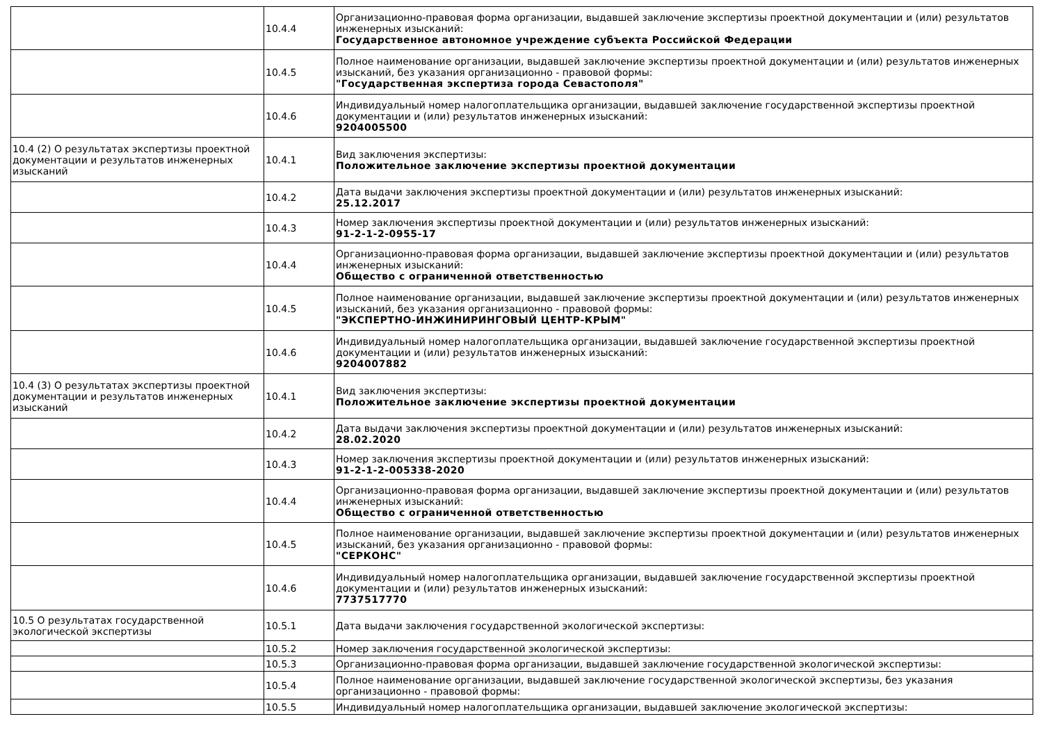| | 10.4.4 | Организационно-правовая форма организации, выдавшей заключение экспертизы проектной документации и (или) результатов инженерных изысканий: Государственное автономное учреждение субъекта Российской Федерации |
| | 10.4.5 | Полное наименование организации, выдавшей заключение экспертизы проектной документации и (или) результатов инженерных изысканий, без указания организационно - правовой формы: "Государственная экспертиза города Севастополя" |
| | 10.4.6 | Индивидуальный номер налогоплательщика организации, выдавшей заключение государственной экспертизы проектной документации и (или) результатов инженерных изысканий: 9204005500 |
| 10.4 (2) О результатах экспертизы проектной документации и результатов инженерных изысканий | 10.4.1 | Вид заключения экспертизы: Положительное заключение экспертизы проектной документации |
| | 10.4.2 | Дата выдачи заключения экспертизы проектной документации и (или) результатов инженерных изысканий: 25.12.2017 |
| | 10.4.3 | Номер заключения экспертизы проектной документации и (или) результатов инженерных изысканий: 91-2-1-2-0955-17 |
| | 10.4.4 | Организационно-правовая форма организации, выдавшей заключение экспертизы проектной документации и (или) результатов инженерных изысканий: Общество с ограниченной ответственностью |
| | 10.4.5 | Полное наименование организации, выдавшей заключение экспертизы проектной документации и (или) результатов инженерных изысканий, без указания организационно - правовой формы: "ЭКСПЕРТНО-ИНЖИНИРИНГОВЫЙ ЦЕНТР-КРЫМ" |
| | 10.4.6 | Индивидуальный номер налогоплательщика организации, выдавшей заключение государственной экспертизы проектной документации и (или) результатов инженерных изысканий: 9204007882 |
| 10.4 (3) О результатах экспертизы проектной документации и результатов инженерных изысканий | 10.4.1 | Вид заключения экспертизы: Положительное заключение экспертизы проектной документации |
| | 10.4.2 | Дата выдачи заключения экспертизы проектной документации и (или) результатов инженерных изысканий: 28.02.2020 |
| | 10.4.3 | Номер заключения экспертизы проектной документации и (или) результатов инженерных изысканий: 91-2-1-2-005338-2020 |
| | 10.4.4 | Организационно-правовая форма организации, выдавшей заключение экспертизы проектной документации и (или) результатов инженерных изысканий: Общество с ограниченной ответственностью |
| | 10.4.5 | Полное наименование организации, выдавшей заключение экспертизы проектной документации и (или) результатов инженерных изысканий, без указания организационно - правовой формы: "СЕРКОНС" |
| | 10.4.6 | Индивидуальный номер налогоплательщика организации, выдавшей заключение государственной экспертизы проектной документации и (или) результатов инженерных изысканий: 7737517770 |
| 10.5 О результатах государственной экологической экспертизы | 10.5.1 | Дата выдачи заключения государственной экологической экспертизы: |
| | 10.5.2 | Номер заключения государственной экологической экспертизы: |
| | 10.5.3 | Организационно-правовая форма организации, выдавшей заключение государственной экологической экспертизы: |
| | 10.5.4 | Полное наименование организации, выдавшей заключение государственной экологической экспертизы, без указания организационно - правовой формы: |
| | 10.5.5 | Индивидуальный номер налогоплательщика организации, выдавшей заключение экологической экспертизы: |